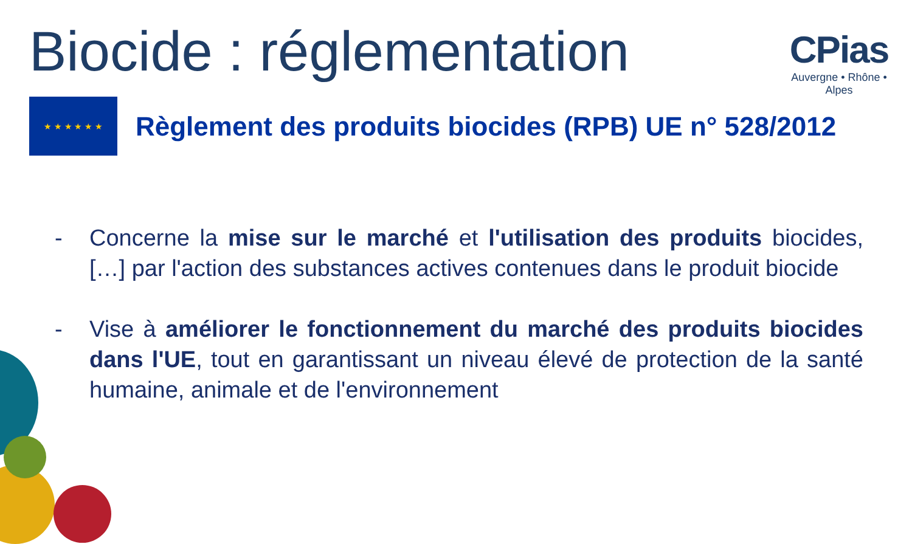CPias
Auvergne • Rhône • Alpes
Biocide : réglementation
★ ★ ★ ★ ★ ★
Règlement des produits biocides (RPB) UE n° 528/2012
- Concerne la mise sur le marché et l'utilisation des produits biocides, […] par l'action des substances actives contenues dans le produit biocide
- Vise à améliorer le fonctionnement du marché des produits biocides dans l'UE, tout en garantissant un niveau élevé de protection de la santé humaine, animale et de l'environnement